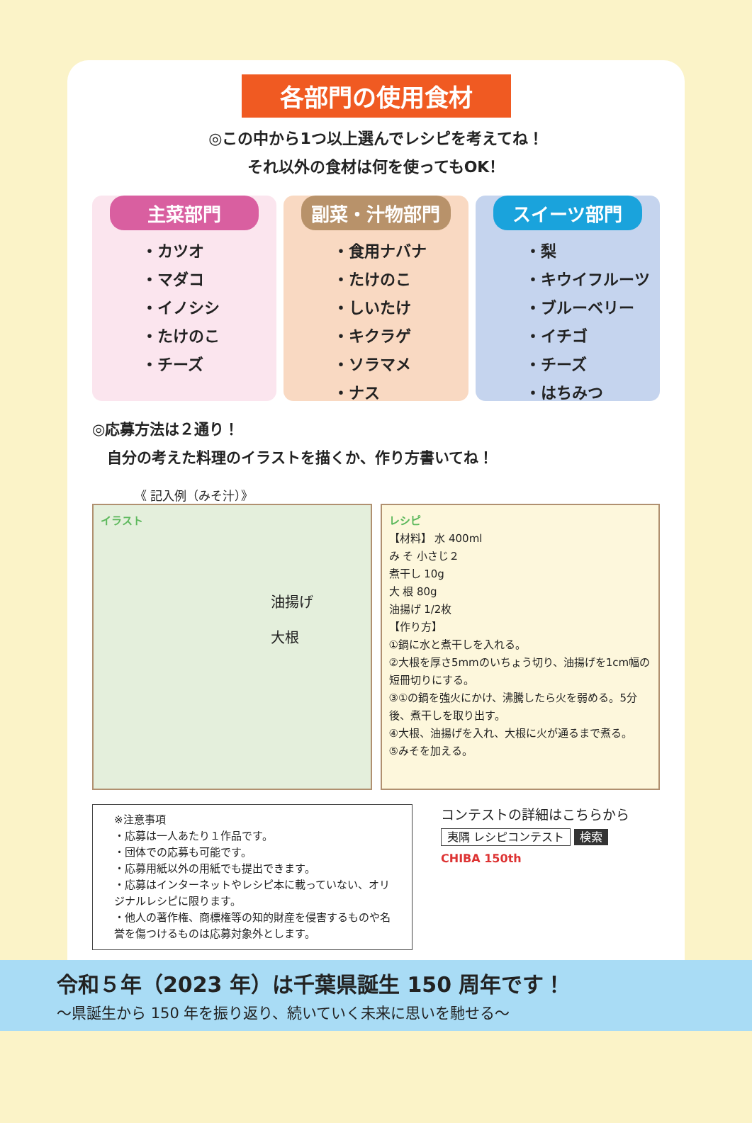各部門の使用食材
◎この中から1つ以上選んでレシピを考えてね！
それ以外の食材は何を使ってもOK！
主菜部門
・カツオ
・マダコ
・イノシシ
・たけのこ
・チーズ
副菜・汁物部門
・食用ナバナ
・たけのこ
・しいたけ
・キクラゲ
・ソラマメ
・ナス
スイーツ部門
・梨
・キウイフルーツ
・ブルーベリー
・イチゴ
・チーズ
・はちみつ
◎応募方法は２通り！
　自分の考えた料理のイラストを描くか、作り方書いてね！
《 記入例（みそ汁）》
イラスト
油揚げ
大根
レシピ
【材料】 水 400ml
み そ 小さじ２
煮干し 10g
大 根 80g
油揚げ 1/2枚
【作り方】
①鍋に水と煮干しを入れる。
②大根を厚さ5mmのいちょう切り、油揚げを1cm幅の短冊切りにする。
③①の鍋を強火にかけ、沸騰したら火を弱める。5分後、煮干しを取り出す。
④大根、油揚げを入れ、大根に火が通るまで煮る。
⑤みそを加える。
※注意事項
・応募は一人あたり１作品です。
・団体での応募も可能です。
・応募用紙以外の用紙でも提出できます。
・応募はインターネットやレシピ本に載っていない、オリジナルレシピに限ります。
・他人の著作権、商標権等の知的財産を侵害するものや名誉を傷つけるものは応募対象外とします。
コンテストの詳細はこちらから
夷隅 レシピコンテスト 検索
CHIBA 150th
令和５年（2023 年）は千葉県誕生 150 周年です！
～県誕生から 150 年を振り返り、続いていく未来に思いを馳せる～